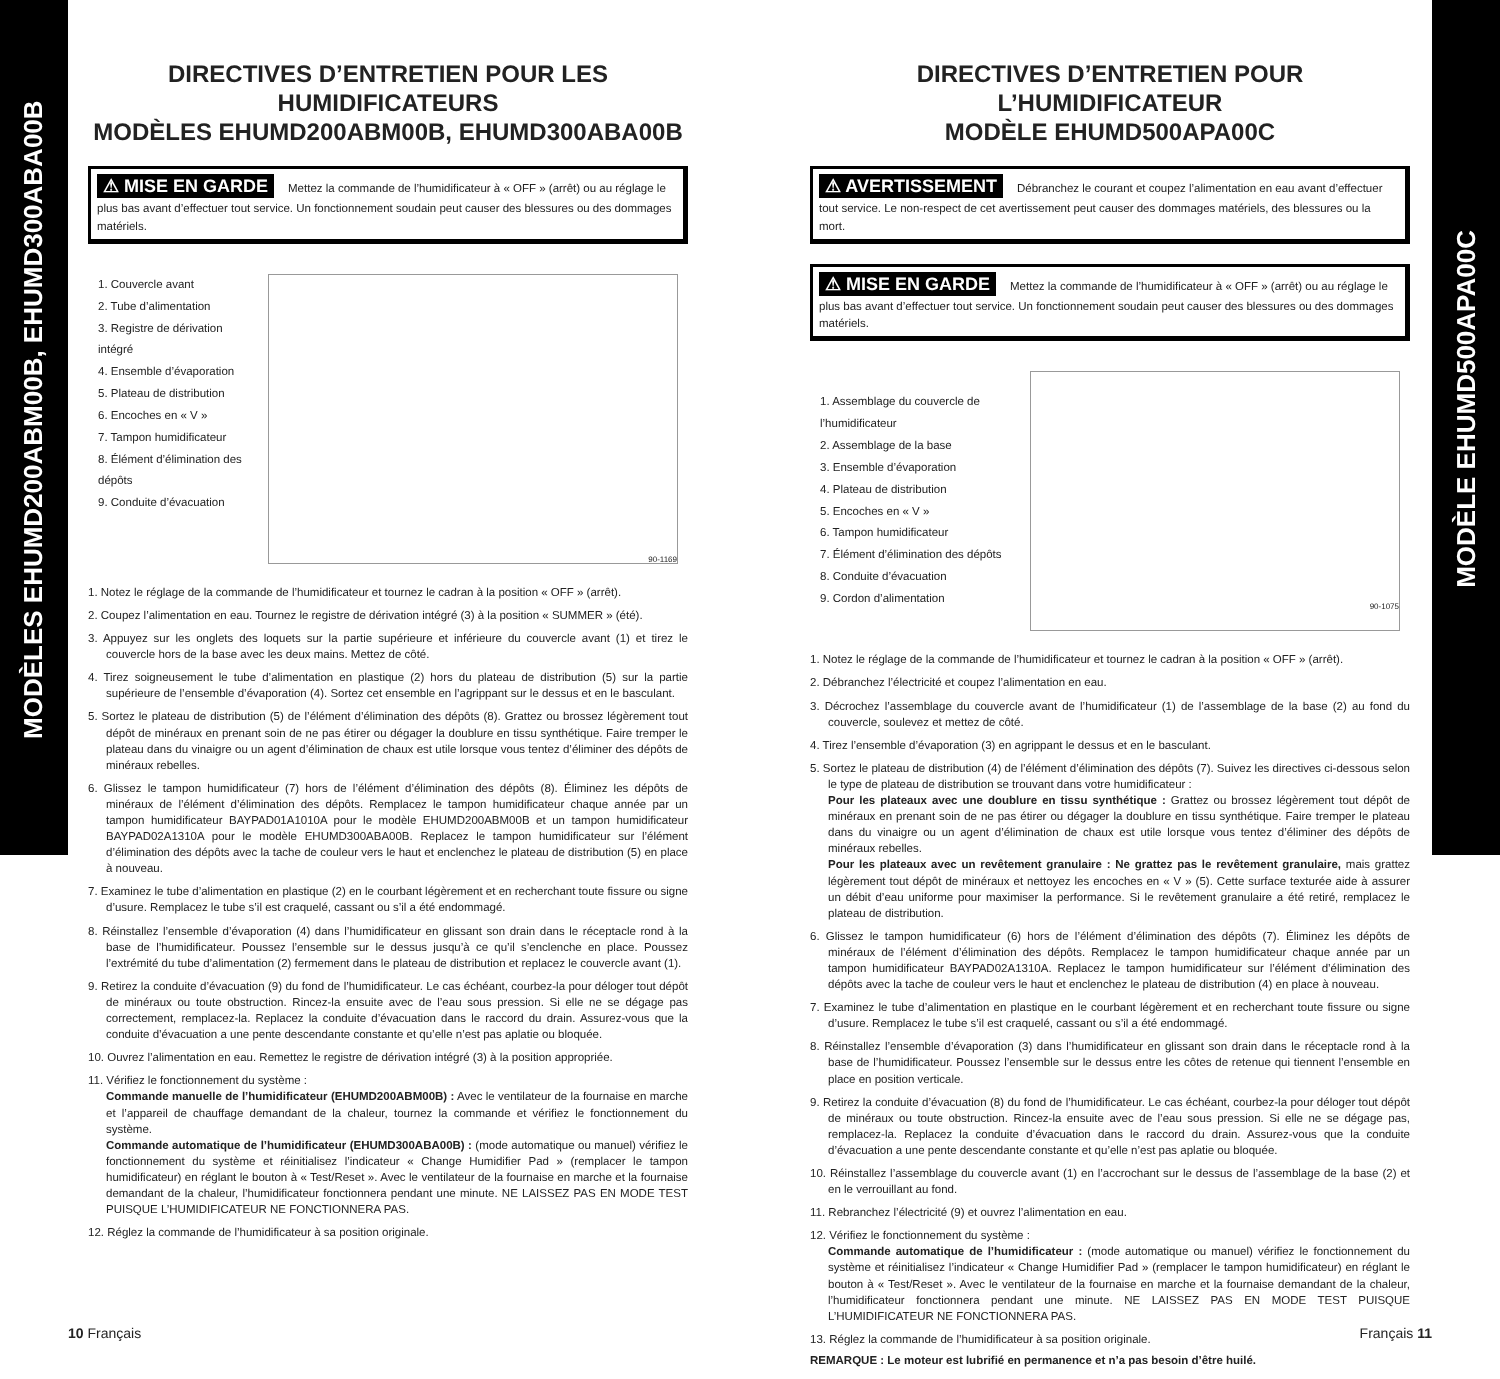MODÈLES EHUMD200ABM00B, EHUMD300ABA00B
MODÈLE EHUMD500APA00C
DIRECTIVES D’ENTRETIEN POUR LES HUMIDIFICATEURS
MODÈLES EHUMD200ABM00B, EHUMD300ABA00B
⚠ MISE EN GARDE Mettez la commande de l’humidificateur à « OFF » (arrêt) ou au réglage le plus bas avant d’effectuer tout service. Un fonctionnement soudain peut causer des blessures ou des dommages matériels.
1. Couvercle avant
2. Tube d’alimentation
3. Registre de dérivation intégré
4. Ensemble d’évaporation
5. Plateau de distribution
6. Encoches en « V »
7. Tampon humidificateur
8. Élément d’élimination des dépôts
9. Conduite d’évacuation
90-1169
1. Notez le réglage de la commande de l’humidificateur et tournez le cadran à la position « OFF » (arrêt).
2. Coupez l’alimentation en eau. Tournez le registre de dérivation intégré (3) à la position « SUMMER » (été).
3. Appuyez sur les onglets des loquets sur la partie supérieure et inférieure du couvercle avant (1) et tirez le couvercle hors de la base avec les deux mains. Mettez de côté.
4. Tirez soigneusement le tube d’alimentation en plastique (2) hors du plateau de distribution (5) sur la partie supérieure de l’ensemble d’évaporation (4). Sortez cet ensemble en l’agrippant sur le dessus et en le basculant.
5. Sortez le plateau de distribution (5) de l’élément d’élimination des dépôts (8). Grattez ou brossez légèrement tout dépôt de minéraux en prenant soin de ne pas étirer ou dégager la doublure en tissu synthétique. Faire tremper le plateau dans du vinaigre ou un agent d’élimination de chaux est utile lorsque vous tentez d’éliminer des dépôts de minéraux rebelles.
6. Glissez le tampon humidificateur (7) hors de l’élément d’élimination des dépôts (8). Éliminez les dépôts de minéraux de l’élément d’élimination des dépôts. Remplacez le tampon humidificateur chaque année par un tampon humidificateur BAYPAD01A1010A pour le modèle EHUMD200ABM00B et un tampon humidificateur BAYPAD02A1310A pour le modèle EHUMD300ABA00B. Replacez le tampon humidificateur sur l’élément d’élimination des dépôts avec la tache de couleur vers le haut et enclenchez le plateau de distribution (5) en place à nouveau.
7. Examinez le tube d’alimentation en plastique (2) en le courbant légèrement et en recherchant toute fissure ou signe d’usure. Remplacez le tube s’il est craquelé, cassant ou s’il a été endommagé.
8. Réinstallez l’ensemble d’évaporation (4) dans l’humidificateur en glissant son drain dans le réceptacle rond à la base de l’humidificateur. Poussez l’ensemble sur le dessus jusqu’à ce qu’il s’enclenche en place. Poussez l’extrémité du tube d’alimentation (2) fermement dans le plateau de distribution et replacez le couvercle avant (1).
9. Retirez la conduite d’évacuation (9) du fond de l’humidificateur. Le cas échéant, courbez-la pour déloger tout dépôt de minéraux ou toute obstruction. Rincez-la ensuite avec de l’eau sous pression. Si elle ne se dégage pas correctement, remplacez-la. Replacez la conduite d’évacuation dans le raccord du drain. Assurez-vous que la conduite d’évacuation a une pente descendante constante et qu’elle n’est pas aplatie ou bloquée.
10. Ouvrez l’alimentation en eau. Remettez le registre de dérivation intégré (3) à la position appropriée.
11. Vérifiez le fonctionnement du système :
Commande manuelle de l’humidificateur (EHUMD200ABM00B) : Avec le ventilateur de la fournaise en marche et l’appareil de chauffage demandant de la chaleur, tournez la commande et vérifiez le fonctionnement du système.
Commande automatique de l’humidificateur (EHUMD300ABA00B) : (mode automatique ou manuel) vérifiez le fonctionnement du système et réinitialisez l’indicateur « Change Humidifier Pad » (remplacer le tampon humidificateur) en réglant le bouton à « Test/Reset ». Avec le ventilateur de la fournaise en marche et la fournaise demandant de la chaleur, l’humidificateur fonctionnera pendant une minute. NE LAISSEZ PAS EN MODE TEST PUISQUE L’HUMIDIFICATEUR NE FONCTIONNERA PAS.
12. Réglez la commande de l’humidificateur à sa position originale.
DIRECTIVES D’ENTRETIEN POUR L’HUMIDIFICATEUR
MODÈLE EHUMD500APA00C
⚠ AVERTISSEMENT Débranchez le courant et coupez l’alimentation en eau avant d’effectuer tout service. Le non-respect de cet avertissement peut causer des dommages matériels, des blessures ou la mort.
⚠ MISE EN GARDE Mettez la commande de l’humidificateur à « OFF » (arrêt) ou au réglage le plus bas avant d’effectuer tout service. Un fonctionnement soudain peut causer des blessures ou des dommages matériels.
1. Assemblage du couvercle de l’humidificateur
2. Assemblage de la base
3. Ensemble d’évaporation
4. Plateau de distribution
5. Encoches en « V »
6. Tampon humidificateur
7. Élément d’élimination des dépôts
8. Conduite d’évacuation
9. Cordon d’alimentation
90-1075
1. Notez le réglage de la commande de l’humidificateur et tournez le cadran à la position « OFF » (arrêt).
2. Débranchez l’électricité et coupez l’alimentation en eau.
3. Décrochez l’assemblage du couvercle avant de l’humidificateur (1) de l’assemblage de la base (2) au fond du couvercle, soulevez et mettez de côté.
4. Tirez l’ensemble d’évaporation (3) en agrippant le dessus et en le basculant.
5. Sortez le plateau de distribution (4) de l’élément d’élimination des dépôts (7). Suivez les directives ci-dessous selon le type de plateau de distribution se trouvant dans votre humidificateur :
Pour les plateaux avec une doublure en tissu synthétique : Grattez ou brossez légèrement tout dépôt de minéraux en prenant soin de ne pas étirer ou dégager la doublure en tissu synthétique. Faire tremper le plateau dans du vinaigre ou un agent d’élimination de chaux est utile lorsque vous tentez d’éliminer des dépôts de minéraux rebelles.
Pour les plateaux avec un revêtement granulaire : Ne grattez pas le revêtement granulaire, mais grattez légèrement tout dépôt de minéraux et nettoyez les encoches en « V » (5). Cette surface texturée aide à assurer un débit d’eau uniforme pour maximiser la performance. Si le revêtement granulaire a été retiré, remplacez le plateau de distribution.
6. Glissez le tampon humidificateur (6) hors de l’élément d’élimination des dépôts (7). Éliminez les dépôts de minéraux de l’élément d’élimination des dépôts. Remplacez le tampon humidificateur chaque année par un tampon humidificateur BAYPAD02A1310A. Replacez le tampon humidificateur sur l’élément d’élimination des dépôts avec la tache de couleur vers le haut et enclenchez le plateau de distribution (4) en place à nouveau.
7. Examinez le tube d’alimentation en plastique en le courbant légèrement et en recherchant toute fissure ou signe d’usure. Remplacez le tube s’il est craquelé, cassant ou s’il a été endommagé.
8. Réinstallez l’ensemble d’évaporation (3) dans l’humidificateur en glissant son drain dans le réceptacle rond à la base de l’humidificateur. Poussez l’ensemble sur le dessus entre les côtes de retenue qui tiennent l’ensemble en place en position verticale.
9. Retirez la conduite d’évacuation (8) du fond de l’humidificateur. Le cas échéant, courbez-la pour déloger tout dépôt de minéraux ou toute obstruction. Rincez-la ensuite avec de l’eau sous pression. Si elle ne se dégage pas, remplacez-la. Replacez la conduite d’évacuation dans le raccord du drain. Assurez-vous que la conduite d’évacuation a une pente descendante constante et qu’elle n’est pas aplatie ou bloquée.
10. Réinstallez l’assemblage du couvercle avant (1) en l’accrochant sur le dessus de l’assemblage de la base (2) et en le verrouillant au fond.
11. Rebranchez l’électricité (9) et ouvrez l’alimentation en eau.
12. Vérifiez le fonctionnement du système :
Commande automatique de l’humidificateur : (mode automatique ou manuel) vérifiez le fonctionnement du système et réinitialisez l’indicateur « Change Humidifier Pad » (remplacer le tampon humidificateur) en réglant le bouton à « Test/Reset ». Avec le ventilateur de la fournaise en marche et la fournaise demandant de la chaleur, l’humidificateur fonctionnera pendant une minute. NE LAISSEZ PAS EN MODE TEST PUISQUE L’HUMIDIFICATEUR NE FONCTIONNERA PAS.
13. Réglez la commande de l’humidificateur à sa position originale.
REMARQUE : Le moteur est lubrifié en permanence et n’a pas besoin d’être huilé.
10 Français Français 11